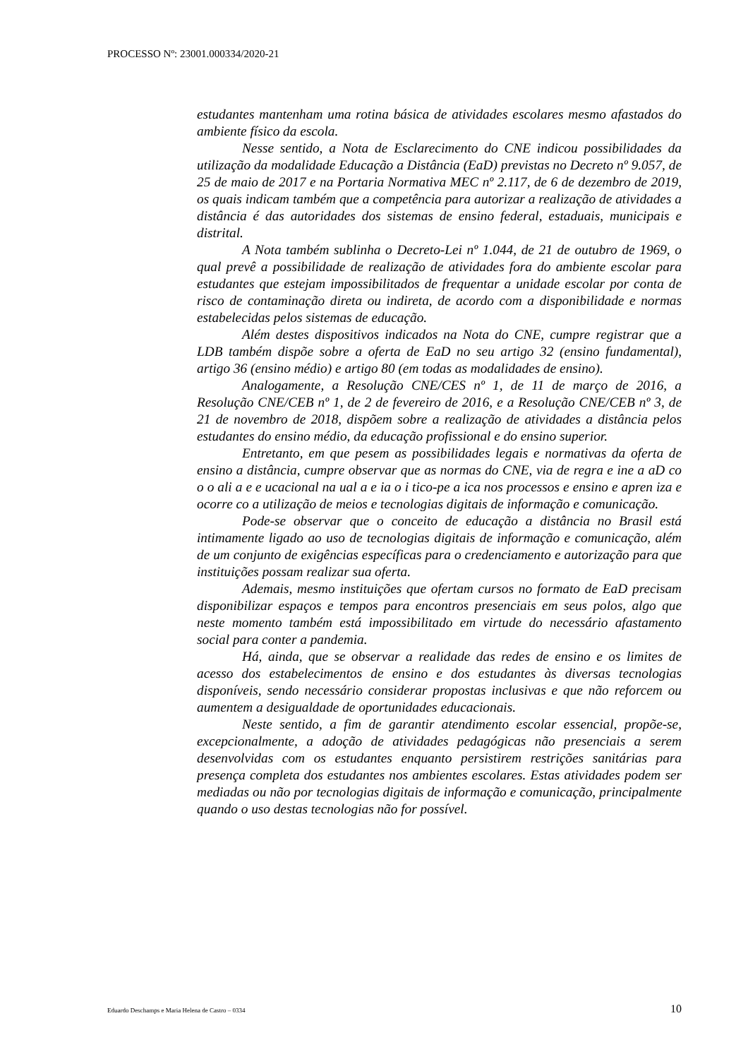PROCESSO Nº: 23001.000334/2020-21
estudantes mantenham uma rotina básica de atividades escolares mesmo afastados do ambiente físico da escola.
Nesse sentido, a Nota de Esclarecimento do CNE indicou possibilidades da utilização da modalidade Educação a Distância (EaD) previstas no Decreto nº 9.057, de 25 de maio de 2017 e na Portaria Normativa MEC nº 2.117, de 6 de dezembro de 2019, os quais indicam também que a competência para autorizar a realização de atividades a distância é das autoridades dos sistemas de ensino federal, estaduais, municipais e distrital.
A Nota também sublinha o Decreto-Lei nº 1.044, de 21 de outubro de 1969, o qual prevê a possibilidade de realização de atividades fora do ambiente escolar para estudantes que estejam impossibilitados de frequentar a unidade escolar por conta de risco de contaminação direta ou indireta, de acordo com a disponibilidade e normas estabelecidas pelos sistemas de educação.
Além destes dispositivos indicados na Nota do CNE, cumpre registrar que a LDB também dispõe sobre a oferta de EaD no seu artigo 32 (ensino fundamental), artigo 36 (ensino médio) e artigo 80 (em todas as modalidades de ensino).
Analogamente, a Resolução CNE/CES nº 1, de 11 de março de 2016, a Resolução CNE/CEB nº 1, de 2 de fevereiro de 2016, e a Resolução CNE/CEB nº 3, de 21 de novembro de 2018, dispõem sobre a realização de atividades a distância pelos estudantes do ensino médio, da educação profissional e do ensino superior.
Entretanto, em que pesem as possibilidades legais e normativas da oferta de ensino a distância, cumpre observar que as normas do CNE, via de regra e ine a aD co o o ali a e e ucacional na ual a e ia o i tico-pe a ica nos processos e ensino e apren iza e ocorre co a utilização de meios e tecnologias digitais de informação e comunicação.
Pode-se observar que o conceito de educação a distância no Brasil está intimamente ligado ao uso de tecnologias digitais de informação e comunicação, além de um conjunto de exigências específicas para o credenciamento e autorização para que instituições possam realizar sua oferta.
Ademais, mesmo instituições que ofertam cursos no formato de EaD precisam disponibilizar espaços e tempos para encontros presenciais em seus polos, algo que neste momento também está impossibilitado em virtude do necessário afastamento social para conter a pandemia.
Há, ainda, que se observar a realidade das redes de ensino e os limites de acesso dos estabelecimentos de ensino e dos estudantes às diversas tecnologias disponíveis, sendo necessário considerar propostas inclusivas e que não reforcem ou aumentem a desigualdade de oportunidades educacionais.
Neste sentido, a fim de garantir atendimento escolar essencial, propõe-se, excepcionalmente, a adoção de atividades pedagógicas não presenciais a serem desenvolvidas com os estudantes enquanto persistirem restrições sanitárias para presença completa dos estudantes nos ambientes escolares. Estas atividades podem ser mediadas ou não por tecnologias digitais de informação e comunicação, principalmente quando o uso destas tecnologias não for possível.
Eduardo Deschamps e Maria Helena de Castro – 0334 10